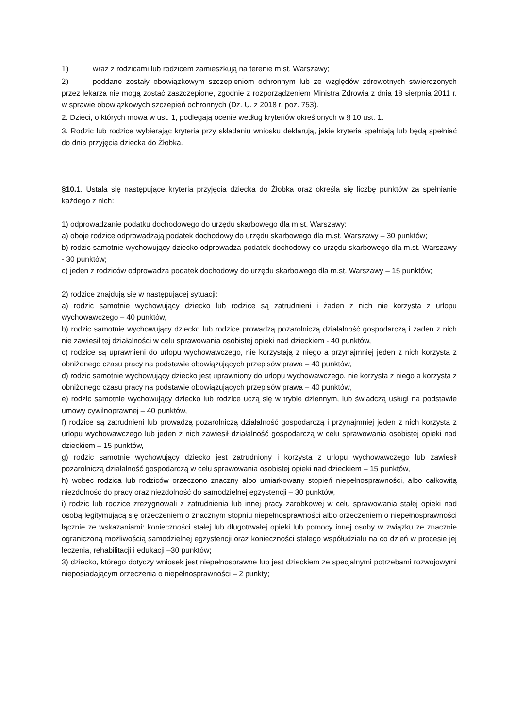1) wraz z rodzicami lub rodzicem zamieszkują na terenie m.st. Warszawy;
2) poddane zostały obowiązkowym szczepieniom ochronnym lub ze względów zdrowotnych stwierdzonych przez lekarza nie mogą zostać zaszczepione, zgodnie z rozporządzeniem Ministra Zdrowia z dnia 18 sierpnia 2011 r. w sprawie obowiązkowych szczepień ochronnych (Dz. U. z 2018 r. poz. 753).
2. Dzieci, o których mowa w ust. 1, podlegają ocenie według kryteriów określonych w § 10 ust. 1.
3. Rodzic lub rodzice wybierając kryteria przy składaniu wniosku deklarują, jakie kryteria spełniają lub będą spełniać do dnia przyjęcia dziecka do Żłobka.
§10. 1. Ustala się następujące kryteria przyjęcia dziecka do Żłobka oraz określa się liczbę punktów za spełnianie każdego z nich:
1) odprowadzanie podatku dochodowego do urzędu skarbowego dla m.st. Warszawy:
a) oboje rodzice odprowadzają podatek dochodowy do urzędu skarbowego dla m.st. Warszawy – 30 punktów;
b) rodzic samotnie wychowujący dziecko odprowadza podatek dochodowy do urzędu skarbowego dla m.st. Warszawy - 30 punktów;
c) jeden z rodziców odprowadza podatek dochodowy do urzędu skarbowego dla m.st. Warszawy – 15 punktów;
2) rodzice znajdują się w następującej sytuacji:
a) rodzic samotnie wychowujący dziecko lub rodzice są zatrudnieni i żaden z nich nie korzysta z urlopu wychowawczego – 40 punktów,
b) rodzic samotnie wychowujący dziecko lub rodzice prowadzą pozarolniczą działalność gospodarczą i żaden z nich nie zawiesił tej działalności w celu sprawowania osobistej opieki nad dzieckiem - 40 punktów,
c) rodzice są uprawnieni do urlopu wychowawczego, nie korzystają z niego a przynajmniej jeden z nich korzysta z obniżonego czasu pracy na podstawie obowiązujących przepisów prawa – 40 punktów,
d) rodzic samotnie wychowujący dziecko jest uprawniony do urlopu wychowawczego, nie korzysta z niego a korzysta z obniżonego czasu pracy na podstawie obowiązujących przepisów prawa – 40 punktów,
e) rodzic samotnie wychowujący dziecko lub rodzice uczą się w trybie dziennym, lub świadczą usługi na podstawie umowy cywilnoprawnej – 40 punktów,
f) rodzice są zatrudnieni lub prowadzą pozarolniczą działalność gospodarczą i przynajmniej jeden z nich korzysta z urlopu wychowawczego lub jeden z nich zawiesił działalność gospodarczą w celu sprawowania osobistej opieki nad dzieckiem – 15 punktów,
g) rodzic samotnie wychowujący dziecko jest zatrudniony i korzysta z urlopu wychowawczego lub zawiesił pozarolniczą działalność gospodarczą w celu sprawowania osobistej opieki nad dzieckiem – 15 punktów,
h) wobec rodzica lub rodziców orzeczono znaczny albo umiarkowany stopień niepełnosprawności, albo całkowitą niezdolność do pracy oraz niezdolność do samodzielnej egzystencji – 30 punktów,
i) rodzic lub rodzice zrezygnowali z zatrudnienia lub innej pracy zarobkowej w celu sprawowania stałej opieki nad osobą legitymującą się orzeczeniem o znacznym stopniu niepełnosprawności albo orzeczeniem o niepełnosprawności łącznie ze wskazaniami: konieczności stałej lub długotrwałej opieki lub pomocy innej osoby w związku ze znacznie ograniczoną możliwością samodzielnej egzystencji oraz konieczności stałego współudziału na co dzień w procesie jej leczenia, rehabilitacji i edukacji –30 punktów;
3) dziecko, którego dotyczy wniosek jest niepełnosprawne lub jest dzieckiem ze specjalnymi potrzebami rozwojowymi nieposiadającym orzeczenia o niepełnosprawności – 2 punkty;